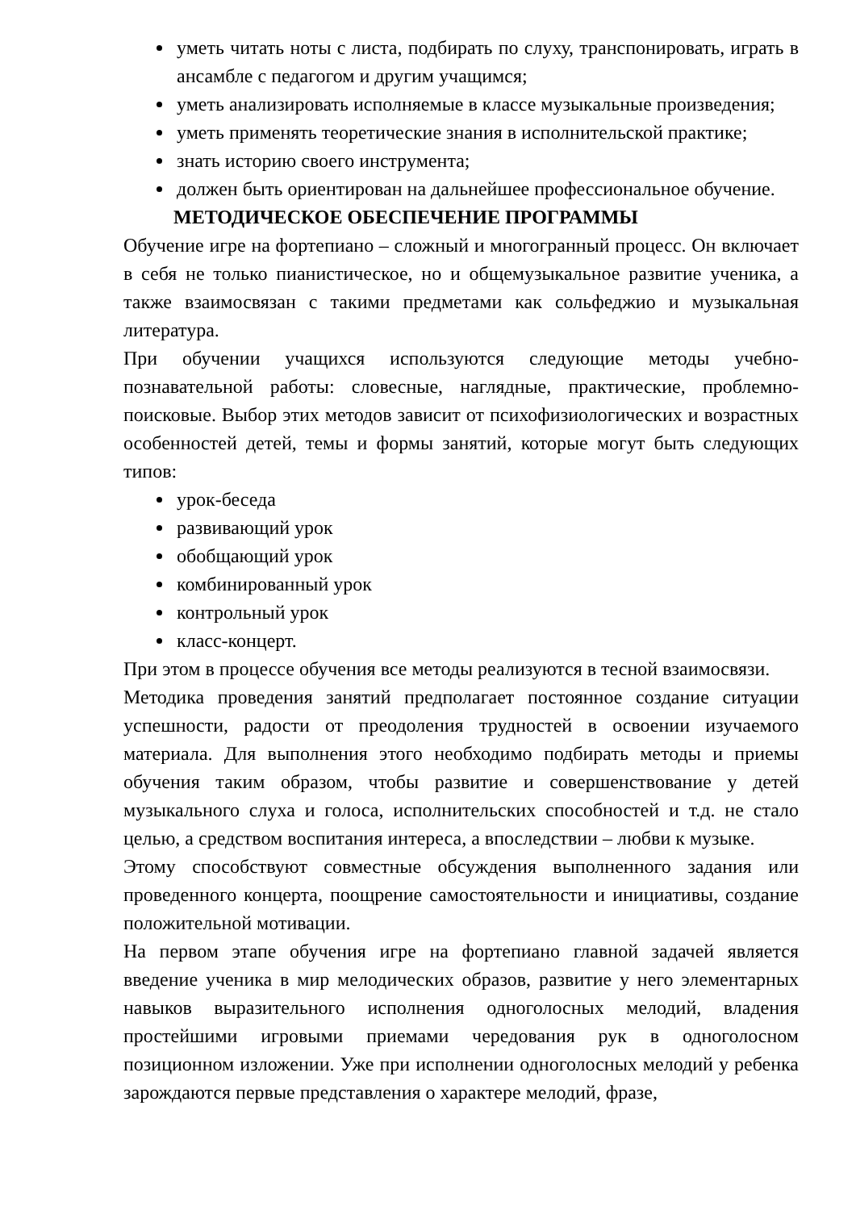уметь читать ноты с листа, подбирать по слуху, транспонировать, играть в ансамбле с педагогом и другим учащимся;
уметь анализировать исполняемые в классе музыкальные произведения;
уметь применять теоретические знания в исполнительской практике;
знать историю своего инструмента;
должен быть ориентирован на дальнейшее профессиональное обучение.
МЕТОДИЧЕСКОЕ ОБЕСПЕЧЕНИЕ ПРОГРАММЫ
Обучение игре на фортепиано – сложный и многогранный процесс. Он включает в себя не только пианистическое, но и общемузыкальное развитие ученика, а также взаимосвязан с такими предметами как сольфеджио и музыкальная литература.
При обучении учащихся используются следующие методы учебно-познавательной работы: словесные, наглядные, практические, проблемно-поисковые. Выбор этих методов зависит от психофизиологических и возрастных особенностей детей, темы и формы занятий, которые могут быть следующих типов:
урок-беседа
развивающий урок
обобщающий урок
комбинированный урок
контрольный урок
класс-концерт.
При этом в процессе обучения все методы реализуются в тесной взаимосвязи.
Методика проведения занятий предполагает постоянное создание ситуации успешности, радости от преодоления трудностей в освоении изучаемого материала. Для выполнения этого необходимо подбирать методы и приемы обучения таким образом, чтобы развитие и совершенствование у детей музыкального слуха и голоса, исполнительских способностей и т.д. не стало целью, а средством воспитания интереса, а впоследствии – любви к музыке.
Этому способствуют совместные обсуждения выполненного задания или проведенного концерта, поощрение самостоятельности и инициативы, создание положительной мотивации.
На первом этапе обучения игре на фортепиано главной задачей является введение ученика в мир мелодических образов, развитие у него элементарных навыков выразительного исполнения одноголосных мелодий, владения простейшими игровыми приемами чередования рук в одноголосном позиционном изложении. Уже при исполнении одноголосных мелодий у ребенка зарождаются первые представления о характере мелодий, фразе,